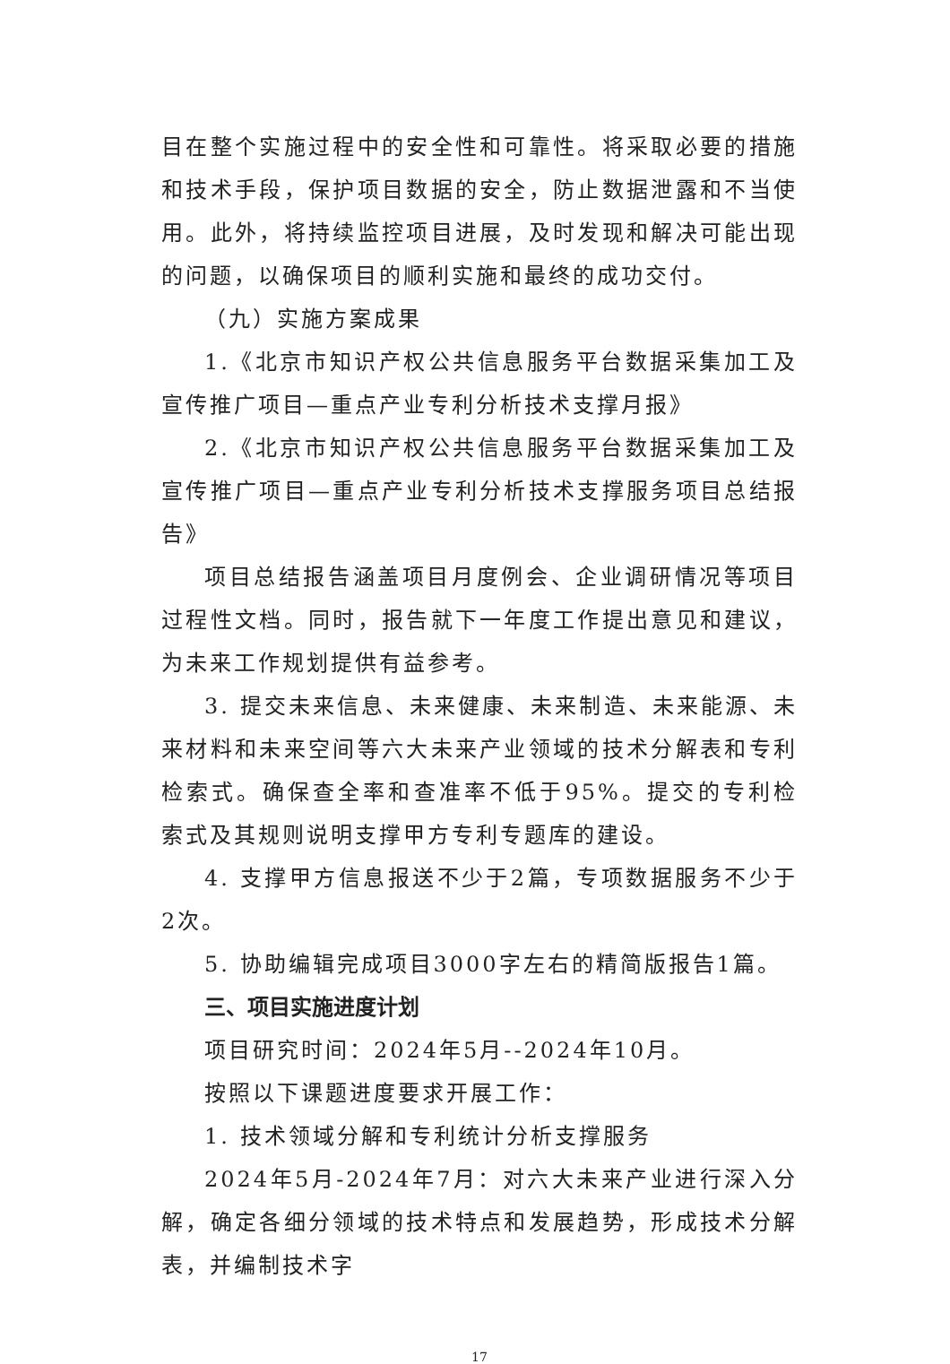目在整个实施过程中的安全性和可靠性。将采取必要的措施和技术手段，保护项目数据的安全，防止数据泄露和不当使用。此外，将持续监控项目进展，及时发现和解决可能出现的问题，以确保项目的顺利实施和最终的成功交付。
（九）实施方案成果
1.《北京市知识产权公共信息服务平台数据采集加工及宣传推广项目—重点产业专利分析技术支撑月报》
2.《北京市知识产权公共信息服务平台数据采集加工及宣传推广项目—重点产业专利分析技术支撑服务项目总结报告》
项目总结报告涵盖项目月度例会、企业调研情况等项目过程性文档。同时，报告就下一年度工作提出意见和建议，为未来工作规划提供有益参考。
3. 提交未来信息、未来健康、未来制造、未来能源、未来材料和未来空间等六大未来产业领域的技术分解表和专利检索式。确保查全率和查准率不低于95%。提交的专利检索式及其规则说明支撑甲方专利专题库的建设。
4. 支撑甲方信息报送不少于2篇，专项数据服务不少于2次。
5. 协助编辑完成项目3000字左右的精简版报告1篇。
三、项目实施进度计划
项目研究时间：2024年5月--2024年10月。
按照以下课题进度要求开展工作：
1. 技术领域分解和专利统计分析支撑服务
2024年5月-2024年7月：对六大未来产业进行深入分解，确定各细分领域的技术特点和发展趋势，形成技术分解表，并编制技术字
17